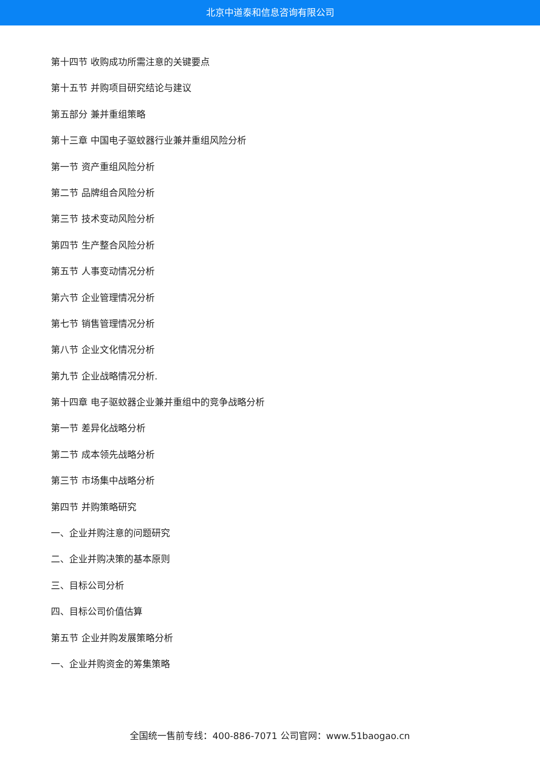北京中道泰和信息咨询有限公司
第十四节 收购成功所需注意的关键要点
第十五节 并购项目研究结论与建议
第五部分 兼并重组策略
第十三章 中国电子驱蚊器行业兼并重组风险分析
第一节 资产重组风险分析
第二节 品牌组合风险分析
第三节 技术变动风险分析
第四节 生产整合风险分析
第五节 人事变动情况分析
第六节 企业管理情况分析
第七节 销售管理情况分析
第八节 企业文化情况分析
第九节 企业战略情况分析.
第十四章 电子驱蚊器企业兼并重组中的竞争战略分析
第一节 差异化战略分析
第二节 成本领先战略分析
第三节 市场集中战略分析
第四节 并购策略研究
一、企业并购注意的问题研究
二、企业并购决策的基本原则
三、目标公司分析
四、目标公司价值估算
第五节 企业并购发展策略分析
一、企业并购资金的筹集策略
全国统一售前专线：400-886-7071 公司官网：www.51baogao.cn